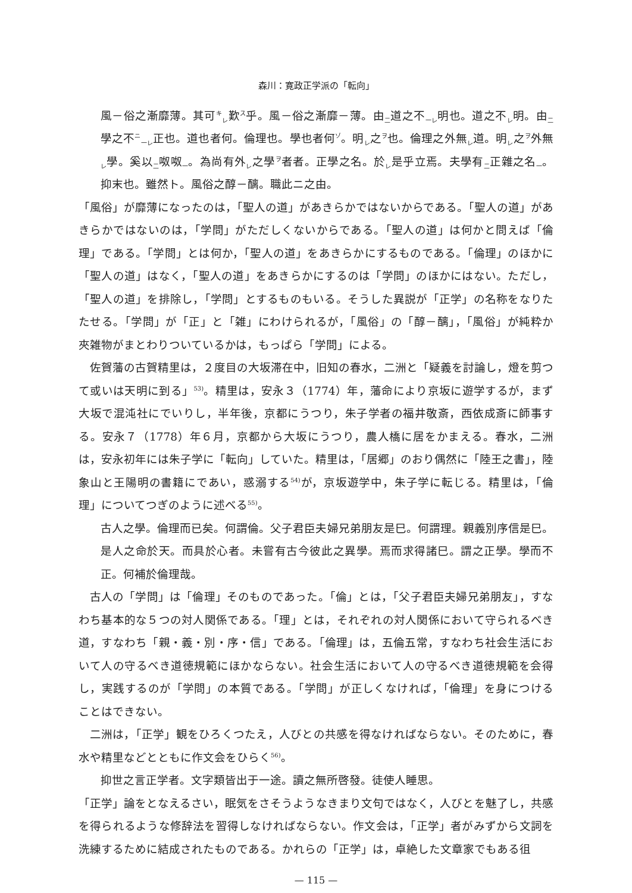森川：寛政正学派の「転向」
風－俗之漸靡薄。其可<sup>キ</sup><sub>レ</sub>歎<sup>ス</sup>乎。風－俗之漸靡－薄。由<sub>二</sub>道之不<sub>一レ</sub>明也。道之不<sub>レ</sub>明。由<sub>二</sub>學之不<sup>ニ</sup><sub>一レ</sub>正也。道也者何。倫理也。學也者何<sup>ゾ</sup>。明<sub>レ</sub>之<sup>ヲ</sup>也。倫理之外無<sub>レ</sub>道。明<sub>レ</sub>之<sup>ヲ</sup>外無<sub>レ</sub>學。奚以<sub>二</sub>呶呶<sub>一</sub>。為尚有外<sub>レ</sub>之學<sup>ヲ</sup>者者。正學之名。於<sub>レ</sub>是乎立焉。夫學有<sub>二</sub>正雜之名<sub>一</sub>。抑末也。雖然ト。風俗之醇－醨。職此ニ之由。
「風俗」が靡薄になったのは，「聖人の道」があきらかではないからである。「聖人の道」があきらかではないのは，「学問」がただしくないからである。「聖人の道」は何かと問えば「倫理」である。「学問」とは何か，「聖人の道」をあきらかにするものである。「倫理」のほかに「聖人の道」はなく，「聖人の道」をあきらかにするのは「学問」のほかにはない。ただし，「聖人の道」を排除し，「学問」とするものもいる。そうした異説が「正学」の名称をなりたたせる。「学問」が「正」と「雑」にわけられるが，「風俗」の「醇－醨」，「風俗」が純粋か夾雑物がまとわりついているかは，もっぱら「学問」による。
佐賀藩の古賀精里は，２度目の大坂滞在中，旧知の春水，二洲と「疑義を討論し，燈を剪つて或いは天明に到る」<sup>53)</sup>。精里は，安永３（1774）年，藩命により京坂に遊学するが，まず大坂で混沌社にでいりし，半年後，京都にうつり，朱子学者の福井敬斎，西依成斎に師事する。安永７（1778）年６月，京都から大坂にうつり，農人橋に居をかまえる。春水，二洲は，安永初年には朱子学に「転向」していた。精里は，「居郷」のおり偶然に「陸王之書」，陸象山と王陽明の書籍にであい，惑溺する<sup>54)</sup>が，京坂遊学中，朱子学に転じる。精里は，「倫理」についてつぎのように述べる<sup>55)</sup>。
古人之學。倫理而已矣。何謂倫。父子君臣夫婦兄弟朋友是巳。何謂理。親義別序信是巳。是人之命於天。而具於心者。未嘗有古今彼此之異學。焉而求得諸巳。謂之正學。學而不正。何補於倫理哉。
古人の「学問」は「倫理」そのものであった。「倫」とは，「父子君臣夫婦兄弟朋友」，すなわち基本的な５つの対人関係である。「理」とは，それぞれの対人関係において守られるべき道，すなわち「親・義・別・序・信」である。「倫理」は，五倫五常，すなわち社会生活において人の守るべき道徳規範にほかならない。社会生活において人の守るべき道徳規範を会得し，実践するのが「学問」の本質である。「学問」が正しくなければ，「倫理」を身につけることはできない。
二洲は，「正学」観をひろくつたえ，人びとの共感を得なければならない。そのために，春水や精里などとともに作文会をひらく<sup>56)</sup>。
抑世之言正学者。文字類皆出于一途。讀之無所啓發。徒使人睡思。
「正学」論をとなえるさい，眠気をさそうようなきまり文句ではなく，人びとを魅了し，共感を得られるような修辞法を習得しなければならない。作文会は，「正学」者がみずから文詞を洗練するために結成されたものである。かれらの「正学」は，卓絶した文章家でもある徂
— 115 —